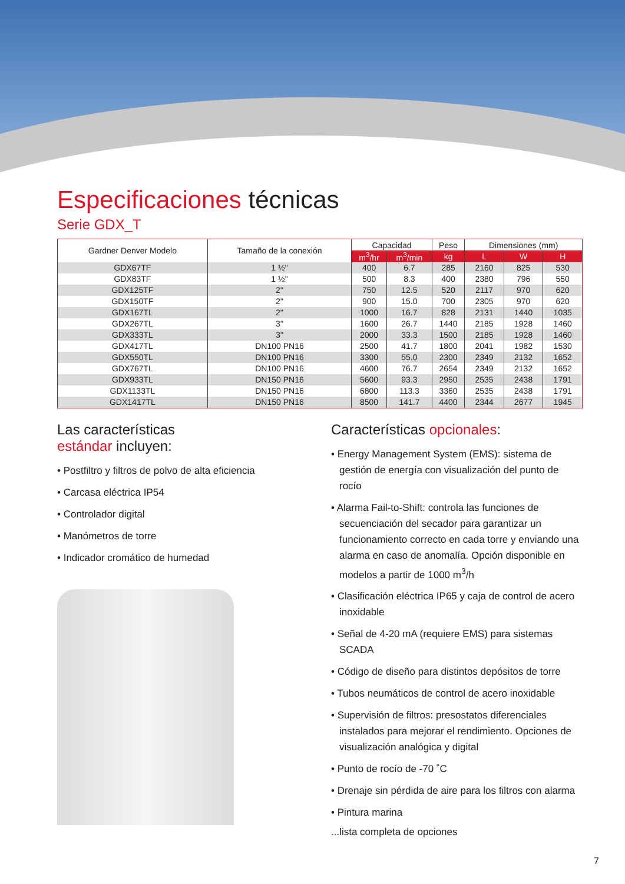Especificaciones técnicas
Serie GDX_T
| Gardner Denver Modelo | Tamaño de la conexión | Capacidad | | Peso | Dimensiones (mm) | | |
| --- | --- | --- | --- | --- | --- | --- | --- |
| | | m<sup>3</sup>/hr | m<sup>3</sup>/min | kg | L | W | H |
| GDX67TF | 1 ½" | 400 | 6.7 | 285 | 2160 | 825 | 530 |
| GDX83TF | 1 ½" | 500 | 8.3 | 400 | 2380 | 796 | 550 |
| GDX125TF | 2" | 750 | 12.5 | 520 | 2117 | 970 | 620 |
| GDX150TF | 2" | 900 | 15.0 | 700 | 2305 | 970 | 620 |
| GDX167TL | 2" | 1000 | 16.7 | 828 | 2131 | 1440 | 1035 |
| GDX267TL | 3" | 1600 | 26.7 | 1440 | 2185 | 1928 | 1460 |
| GDX333TL | 3" | 2000 | 33.3 | 1500 | 2185 | 1928 | 1460 |
| GDX417TL | DN100 PN16 | 2500 | 41.7 | 1800 | 2041 | 1982 | 1530 |
| GDX550TL | DN100 PN16 | 3300 | 55.0 | 2300 | 2349 | 2132 | 1652 |
| GDX767TL | DN100 PN16 | 4600 | 76.7 | 2654 | 2349 | 2132 | 1652 |
| GDX933TL | DN150 PN16 | 5600 | 93.3 | 2950 | 2535 | 2438 | 1791 |
| GDX1133TL | DN150 PN16 | 6800 | 113.3 | 3360 | 2535 | 2438 | 1791 |
| GDX1417TL | DN150 PN16 | 8500 | 141.7 | 4400 | 2344 | 2677 | 1945 |
Las características
estándar incluyen:
• Postfiltro y filtros de polvo de alta eficiencia
• Carcasa eléctrica IP54
• Controlador digital
• Manómetros de torre
• Indicador cromático de humedad
Características opcionales:
• Energy Management System (EMS): sistema de gestión de energía con visualización del punto de rocío
• Alarma Fail-to-Shift: controla las funciones de secuenciación del secador para garantizar un funcionamiento correcto en cada torre y enviando una alarma en caso de anomalía. Opción disponible en modelos a partir de 1000 m<sup>3</sup>/h
• Clasificación eléctrica IP65 y caja de control de acero inoxidable
• Señal de 4-20 mA (requiere EMS) para sistemas SCADA
• Código de diseño para distintos depósitos de torre
• Tubos neumáticos de control de acero inoxidable
• Supervisión de filtros: presostatos diferenciales instalados para mejorar el rendimiento. Opciones de visualización analógica y digital
• Punto de rocío de -70 ˚C
• Drenaje sin pérdida de aire para los filtros con alarma
• Pintura marina
...lista completa de opciones
7